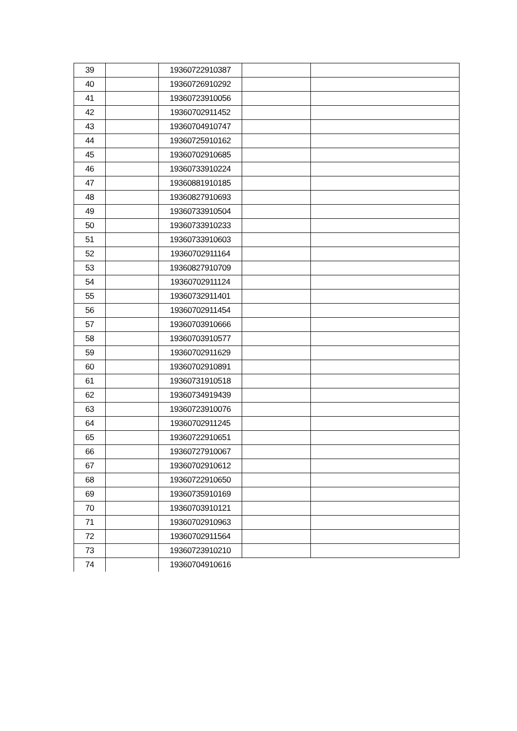| 39 | | 19360722910387 | | |
| 40 | | 19360726910292 | | |
| 41 | | 19360723910056 | | |
| 42 | | 19360702911452 | | |
| 43 | | 19360704910747 | | |
| 44 | | 19360725910162 | | |
| 45 | | 19360702910685 | | |
| 46 | | 19360733910224 | | |
| 47 | | 19360881910185 | | |
| 48 | | 19360827910693 | | |
| 49 | | 19360733910504 | | |
| 50 | | 19360733910233 | | |
| 51 | | 19360733910603 | | |
| 52 | | 19360702911164 | | |
| 53 | | 19360827910709 | | |
| 54 | | 19360702911124 | | |
| 55 | | 19360732911401 | | |
| 56 | | 19360702911454 | | |
| 57 | | 19360703910666 | | |
| 58 | | 19360703910577 | | |
| 59 | | 19360702911629 | | |
| 60 | | 19360702910891 | | |
| 61 | | 19360731910518 | | |
| 62 | | 19360734919439 | | |
| 63 | | 19360723910076 | | |
| 64 | | 19360702911245 | | |
| 65 | | 19360722910651 | | |
| 66 | | 19360727910067 | | |
| 67 | | 19360702910612 | | |
| 68 | | 19360722910650 | | |
| 69 | | 19360735910169 | | |
| 70 | | 19360703910121 | | |
| 71 | | 19360702910963 | | |
| 72 | | 19360702911564 | | |
| 73 | | 19360723910210 | | |
| 74 | | 19360704910616 | | |